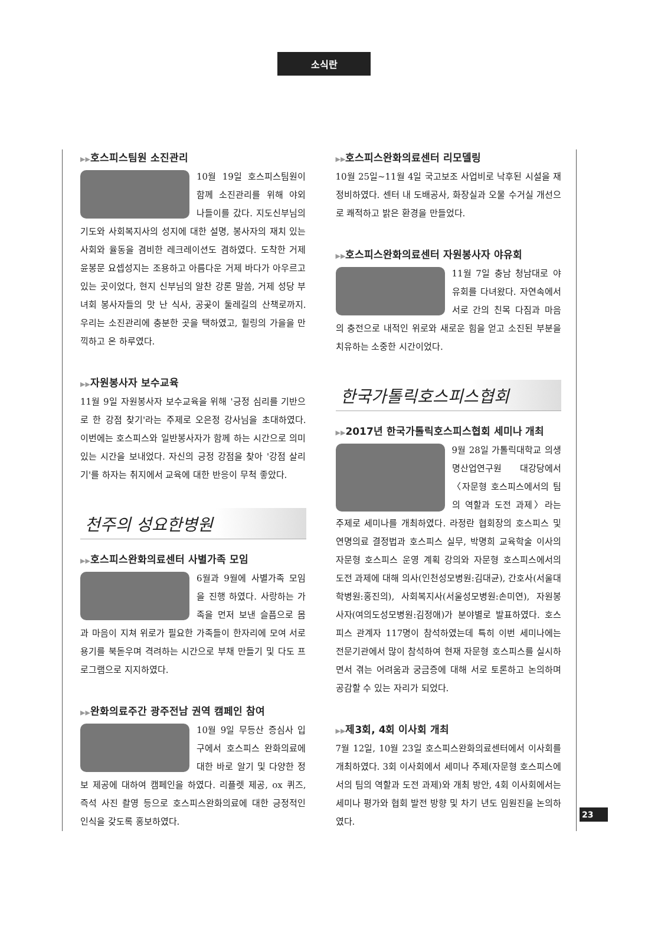소식란
▶▶호스피스팀원 소진관리
10월 19일 호스피스팀원이 함께 소진관리를 위해 야외 나들이를 갔다. 지도신부님의 기도와 사회복지사의 성지에 대한 설명, 봉사자의 재치 있는 사회와 율동을 겸비한 레크레이션도 겸하였다. 도착한 거제 윤봉문 요셉성지는 조용하고 아름다운 거제 바다가 아우르고 있는 곳이었다, 현지 신부님의 알찬 강론 말씀, 거제 성당 부녀회 봉사자들의 맛 난 식사, 공곶이 둘레길의 산책로까지. 우리는 소진관리에 충분한 곳을 택하였고, 힐링의 가을을 만끽하고 온 하루였다.
▶▶자원봉사자 보수교육
11월 9일 자원봉사자 보수교육을 위해 '긍정 심리를 기반으로 한 강점 찾기'라는 주제로 오은정 강사님을 초대하였다. 이번에는 호스피스와 일반봉사자가 함께 하는 시간으로 의미 있는 시간을 보내었다. 자신의 긍정 강점을 찾아 '강점 살리기'를 하자는 취지에서 교육에 대한 반응이 무척 좋았다.
천주의 성요한병원
▶▶호스피스완화의료센터 사별가족 모임
6월과 9월에 사별가족 모임을 진행 하였다. 사랑하는 가족을 먼저 보낸 슬픔으로 몸과 마음이 지쳐 위로가 필요한 가족들이 한자리에 모여 서로 용기를 북돋우며 격려하는 시간으로 부채 만들기 및 다도 프로그램으로 지지하였다.
▶▶완화의료주간 광주전남 권역 캠페인 참여
10월 9일 무등산 증심사 입구에서 호스피스 완화의료에 대한 바로 알기 및 다양한 정보 제공에 대하여 캠페인을 하였다. 리플렛 제공, ox 퀴즈, 즉석 사진 촬영 등으로 호스피스완화의료에 대한 긍정적인 인식을 갖도록 홍보하였다.
▶▶호스피스완화의료센터 리모델링
10월 25일~11월 4일 국고보조 사업비로 낙후된 시설을 재정비하였다. 센터 내 도배공사, 화장실과 오물 수거실 개선으로 쾌적하고 밝은 환경을 만들었다.
▶▶호스피스완화의료센터 자원봉사자 야유회
11월 7일 충남 청남대로 야유회를 다녀왔다. 자연속에서 서로 간의 친목 다짐과 마음의 충전으로 내적인 위로와 새로운 힘을 얻고 소진된 부분을 치유하는 소중한 시간이었다.
한국가톨릭호스피스협회
▶▶2017년 한국가톨릭호스피스협회 세미나 개최
9월 28일 가톨릭대학교 의생명산업연구원 대강당에서 〈자문형 호스피스에서의 팀의 역할과 도전 과제〉라는 주제로 세미나를 개최하였다. 라정란 협회장의 호스피스 및 연명의료 결정법과 호스피스 실무, 박명희 교육학술 이사의 자문형 호스피스 운영 계획 강의와 자문형 호스피스에서의 도전 과제에 대해 의사(인천성모병원:김대균), 간호사(서울대학병원:홍진의), 사회복지사(서울성모병원:손미연), 자원봉사자(여의도성모병원:김정애)가 분야별로 발표하였다. 호스피스 관계자 117명이 참석하였는데 특히 이번 세미나에는 전문기관에서 많이 참석하여 현재 자문형 호스피스를 실시하면서 겪는 어려움과 궁금증에 대해 서로 토론하고 논의하며 공감할 수 있는 자리가 되었다.
▶▶제3회, 4회 이사회 개최
7월 12일, 10월 23일 호스피스완화의료센터에서 이사회를 개최하였다. 3회 이사회에서 세미나 주제(자문형 호스피스에서의 팀의 역할과 도전 과제)와 개최 방안, 4회 이사회에서는 세미나 평가와 협회 발전 방향 및 차기 년도 임원진을 논의하였다.
23